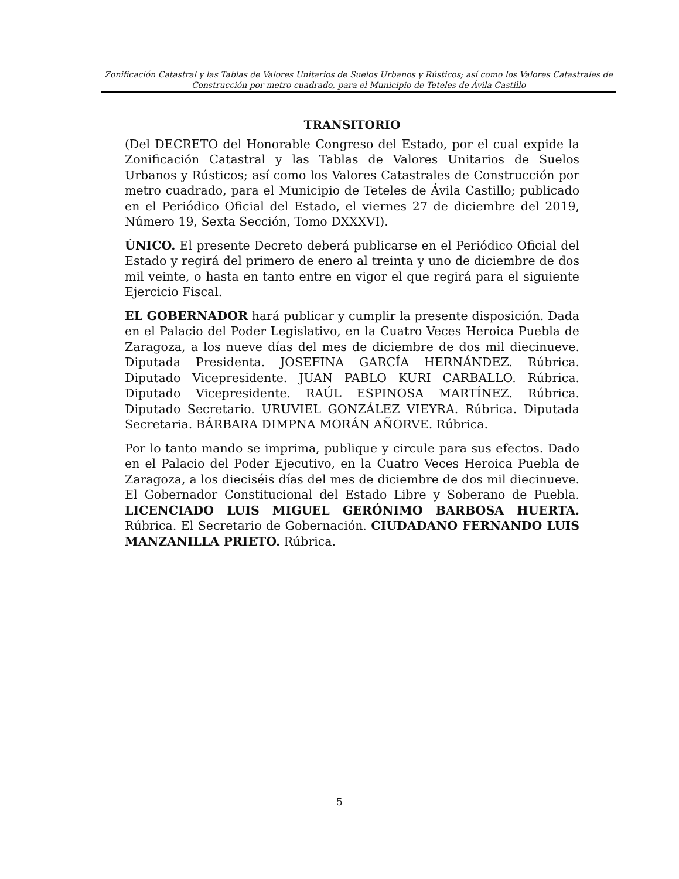Zonificación Catastral y las Tablas de Valores Unitarios de Suelos Urbanos y Rústicos; así como los Valores Catastrales de Construcción por metro cuadrado, para el Municipio de Teteles de Ávila Castillo
TRANSITORIO
(Del DECRETO del Honorable Congreso del Estado, por el cual expide la Zonificación Catastral y las Tablas de Valores Unitarios de Suelos Urbanos y Rústicos; así como los Valores Catastrales de Construcción por metro cuadrado, para el Municipio de Teteles de Ávila Castillo; publicado en el Periódico Oficial del Estado, el viernes 27 de diciembre del 2019, Número 19, Sexta Sección, Tomo DXXXVI).
ÚNICO. El presente Decreto deberá publicarse en el Periódico Oficial del Estado y regirá del primero de enero al treinta y uno de diciembre de dos mil veinte, o hasta en tanto entre en vigor el que regirá para el siguiente Ejercicio Fiscal.
EL GOBERNADOR hará publicar y cumplir la presente disposición. Dada en el Palacio del Poder Legislativo, en la Cuatro Veces Heroica Puebla de Zaragoza, a los nueve días del mes de diciembre de dos mil diecinueve. Diputada Presidenta. JOSEFINA GARCÍA HERNÁNDEZ. Rúbrica. Diputado Vicepresidente. JUAN PABLO KURI CARBALLO. Rúbrica. Diputado Vicepresidente. RAÚL ESPINOSA MARTÍNEZ. Rúbrica. Diputado Secretario. URUVIEL GONZÁLEZ VIEYRA. Rúbrica. Diputada Secretaria. BÁRBARA DIMPNA MORÁN AÑORVE. Rúbrica.
Por lo tanto mando se imprima, publique y circule para sus efectos. Dado en el Palacio del Poder Ejecutivo, en la Cuatro Veces Heroica Puebla de Zaragoza, a los dieciséis días del mes de diciembre de dos mil diecinueve. El Gobernador Constitucional del Estado Libre y Soberano de Puebla. LICENCIADO LUIS MIGUEL GERÓNIMO BARBOSA HUERTA. Rúbrica. El Secretario de Gobernación. CIUDADANO FERNANDO LUIS MANZANILLA PRIETO. Rúbrica.
5